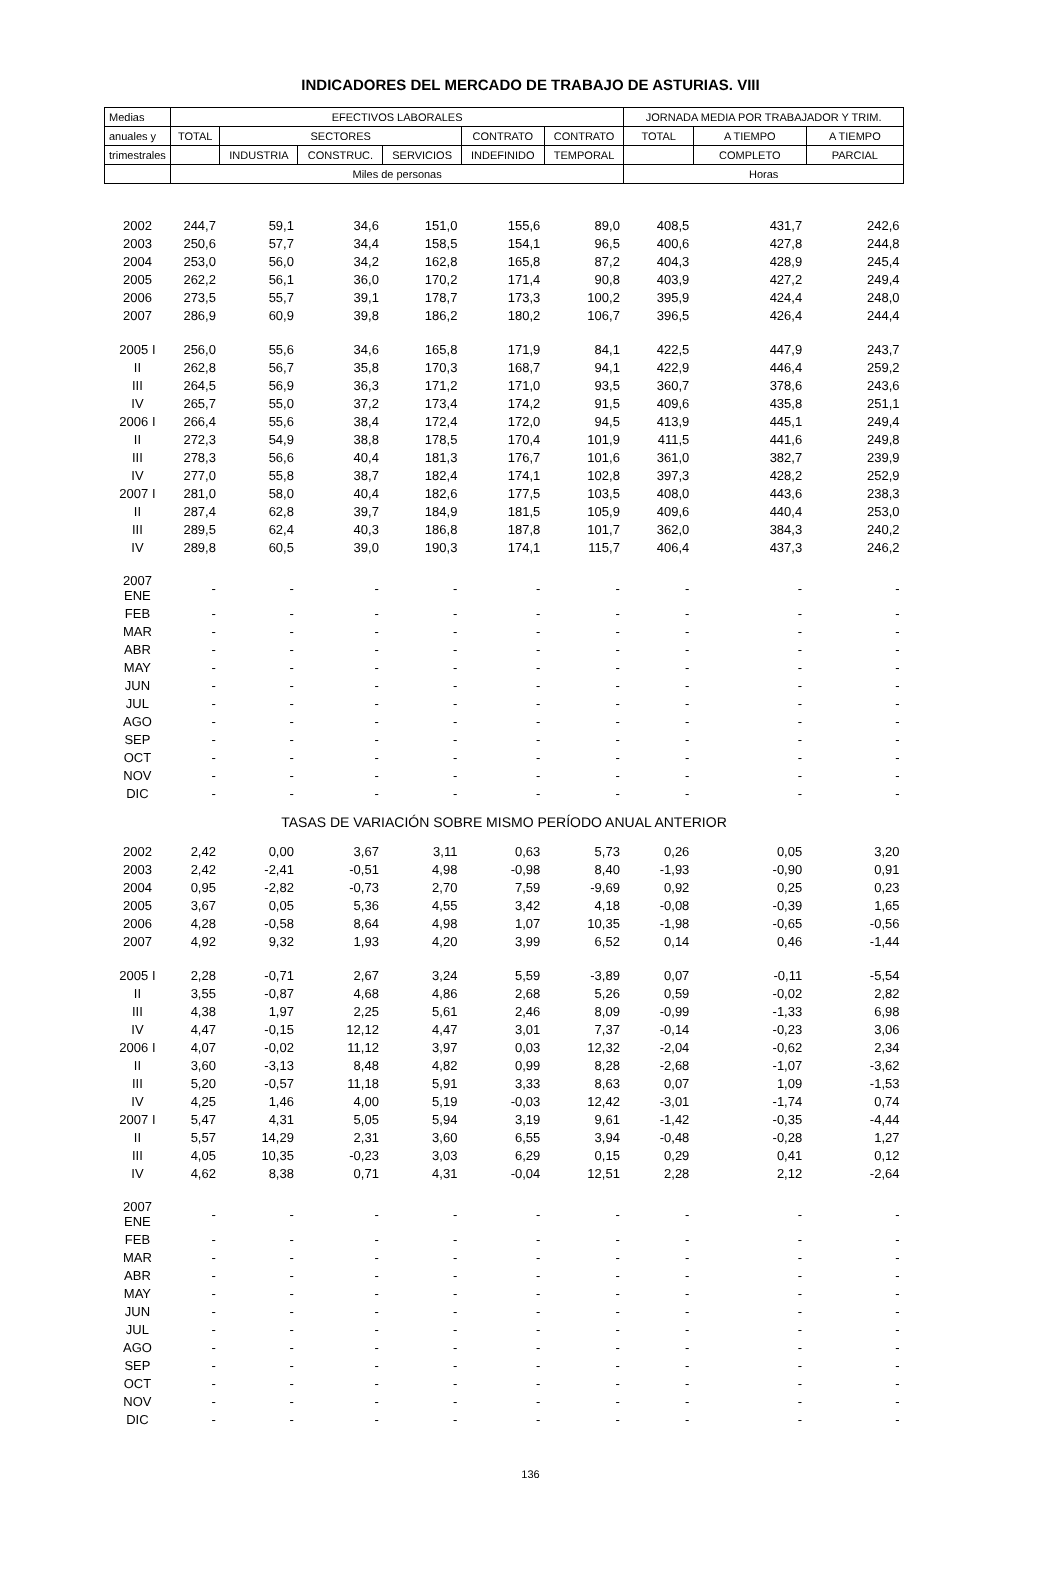INDICADORES DEL MERCADO DE TRABAJO DE ASTURIAS. VIII
| Medias | EFECTIVOS LABORALES | | | | | | JORNADA MEDIA POR TRABAJADOR Y TRIM. | | |
| --- | --- | --- | --- | --- | --- | --- | --- | --- | --- |
| anuales y | TOTAL | SECTORES | | | CONTRATO | CONTRATO | TOTAL | A TIEMPO | A TIEMPO |
| trimestrales | | INDUSTRIA | CONSTRUC. | SERVICIOS | INDEFINIDO | TEMPORAL | | COMPLETO | PARCIAL |
| | Miles de personas | | | | | | Horas | | |
| 2002 | 244,7 | 59,1 | 34,6 | 151,0 | 155,6 | 89,0 | 408,5 | 431,7 | 242,6 |
| 2003 | 250,6 | 57,7 | 34,4 | 158,5 | 154,1 | 96,5 | 400,6 | 427,8 | 244,8 |
| 2004 | 253,0 | 56,0 | 34,2 | 162,8 | 165,8 | 87,2 | 404,3 | 428,9 | 245,4 |
| 2005 | 262,2 | 56,1 | 36,0 | 170,2 | 171,4 | 90,8 | 403,9 | 427,2 | 249,4 |
| 2006 | 273,5 | 55,7 | 39,1 | 178,7 | 173,3 | 100,2 | 395,9 | 424,4 | 248,0 |
| 2007 | 286,9 | 60,9 | 39,8 | 186,2 | 180,2 | 106,7 | 396,5 | 426,4 | 244,4 |
| 2005 I | 256,0 | 55,6 | 34,6 | 165,8 | 171,9 | 84,1 | 422,5 | 447,9 | 243,7 |
| II | 262,8 | 56,7 | 35,8 | 170,3 | 168,7 | 94,1 | 422,9 | 446,4 | 259,2 |
| III | 264,5 | 56,9 | 36,3 | 171,2 | 171,0 | 93,5 | 360,7 | 378,6 | 243,6 |
| IV | 265,7 | 55,0 | 37,2 | 173,4 | 174,2 | 91,5 | 409,6 | 435,8 | 251,1 |
| 2006 I | 266,4 | 55,6 | 38,4 | 172,4 | 172,0 | 94,5 | 413,9 | 445,1 | 249,4 |
| II | 272,3 | 54,9 | 38,8 | 178,5 | 170,4 | 101,9 | 411,5 | 441,6 | 249,8 |
| III | 278,3 | 56,6 | 40,4 | 181,3 | 176,7 | 101,6 | 361,0 | 382,7 | 239,9 |
| IV | 277,0 | 55,8 | 38,7 | 182,4 | 174,1 | 102,8 | 397,3 | 428,2 | 252,9 |
| 2007 I | 281,0 | 58,0 | 40,4 | 182,6 | 177,5 | 103,5 | 408,0 | 443,6 | 238,3 |
| II | 287,4 | 62,8 | 39,7 | 184,9 | 181,5 | 105,9 | 409,6 | 440,4 | 253,0 |
| III | 289,5 | 62,4 | 40,3 | 186,8 | 187,8 | 101,7 | 362,0 | 384,3 | 240,2 |
| IV | 289,8 | 60,5 | 39,0 | 190,3 | 174,1 | 115,7 | 406,4 | 437,3 | 246,2 |
| 2007 ENE | - | - | - | - | - | - | - | - | - |
| FEB | - | - | - | - | - | - | - | - | - |
| MAR | - | - | - | - | - | - | - | - | - |
| ABR | - | - | - | - | - | - | - | - | - |
| MAY | - | - | - | - | - | - | - | - | - |
| JUN | - | - | - | - | - | - | - | - | - |
| JUL | - | - | - | - | - | - | - | - | - |
| AGO | - | - | - | - | - | - | - | - | - |
| SEP | - | - | - | - | - | - | - | - | - |
| OCT | - | - | - | - | - | - | - | - | - |
| NOV | - | - | - | - | - | - | - | - | - |
| DIC | - | - | - | - | - | - | - | - | - |
| TASAS DE VARIACIÓN SOBRE MISMO PERÍODO ANUAL ANTERIOR | | | | | | | | | |
| 2002 | 2,42 | 0,00 | 3,67 | 3,11 | 0,63 | 5,73 | 0,26 | 0,05 | 3,20 |
| 2003 | 2,42 | -2,41 | -0,51 | 4,98 | -0,98 | 8,40 | -1,93 | -0,90 | 0,91 |
| 2004 | 0,95 | -2,82 | -0,73 | 2,70 | 7,59 | -9,69 | 0,92 | 0,25 | 0,23 |
| 2005 | 3,67 | 0,05 | 5,36 | 4,55 | 3,42 | 4,18 | -0,08 | -0,39 | 1,65 |
| 2006 | 4,28 | -0,58 | 8,64 | 4,98 | 1,07 | 10,35 | -1,98 | -0,65 | -0,56 |
| 2007 | 4,92 | 9,32 | 1,93 | 4,20 | 3,99 | 6,52 | 0,14 | 0,46 | -1,44 |
| 2005 I | 2,28 | -0,71 | 2,67 | 3,24 | 5,59 | -3,89 | 0,07 | -0,11 | -5,54 |
| II | 3,55 | -0,87 | 4,68 | 4,86 | 2,68 | 5,26 | 0,59 | -0,02 | 2,82 |
| III | 4,38 | 1,97 | 2,25 | 5,61 | 2,46 | 8,09 | -0,99 | -1,33 | 6,98 |
| IV | 4,47 | -0,15 | 12,12 | 4,47 | 3,01 | 7,37 | -0,14 | -0,23 | 3,06 |
| 2006 I | 4,07 | -0,02 | 11,12 | 3,97 | 0,03 | 12,32 | -2,04 | -0,62 | 2,34 |
| II | 3,60 | -3,13 | 8,48 | 4,82 | 0,99 | 8,28 | -2,68 | -1,07 | -3,62 |
| III | 5,20 | -0,57 | 11,18 | 5,91 | 3,33 | 8,63 | 0,07 | 1,09 | -1,53 |
| IV | 4,25 | 1,46 | 4,00 | 5,19 | -0,03 | 12,42 | -3,01 | -1,74 | 0,74 |
| 2007 I | 5,47 | 4,31 | 5,05 | 5,94 | 3,19 | 9,61 | -1,42 | -0,35 | -4,44 |
| II | 5,57 | 14,29 | 2,31 | 3,60 | 6,55 | 3,94 | -0,48 | -0,28 | 1,27 |
| III | 4,05 | 10,35 | -0,23 | 3,03 | 6,29 | 0,15 | 0,29 | 0,41 | 0,12 |
| IV | 4,62 | 8,38 | 0,71 | 4,31 | -0,04 | 12,51 | 2,28 | 2,12 | -2,64 |
| 2007 ENE | - | - | - | - | - | - | - | - | - |
| FEB | - | - | - | - | - | - | - | - | - |
| MAR | - | - | - | - | - | - | - | - | - |
| ABR | - | - | - | - | - | - | - | - | - |
| MAY | - | - | - | - | - | - | - | - | - |
| JUN | - | - | - | - | - | - | - | - | - |
| JUL | - | - | - | - | - | - | - | - | - |
| AGO | - | - | - | - | - | - | - | - | - |
| SEP | - | - | - | - | - | - | - | - | - |
| OCT | - | - | - | - | - | - | - | - | - |
| NOV | - | - | - | - | - | - | - | - | - |
| DIC | - | - | - | - | - | - | - | - | - |
136